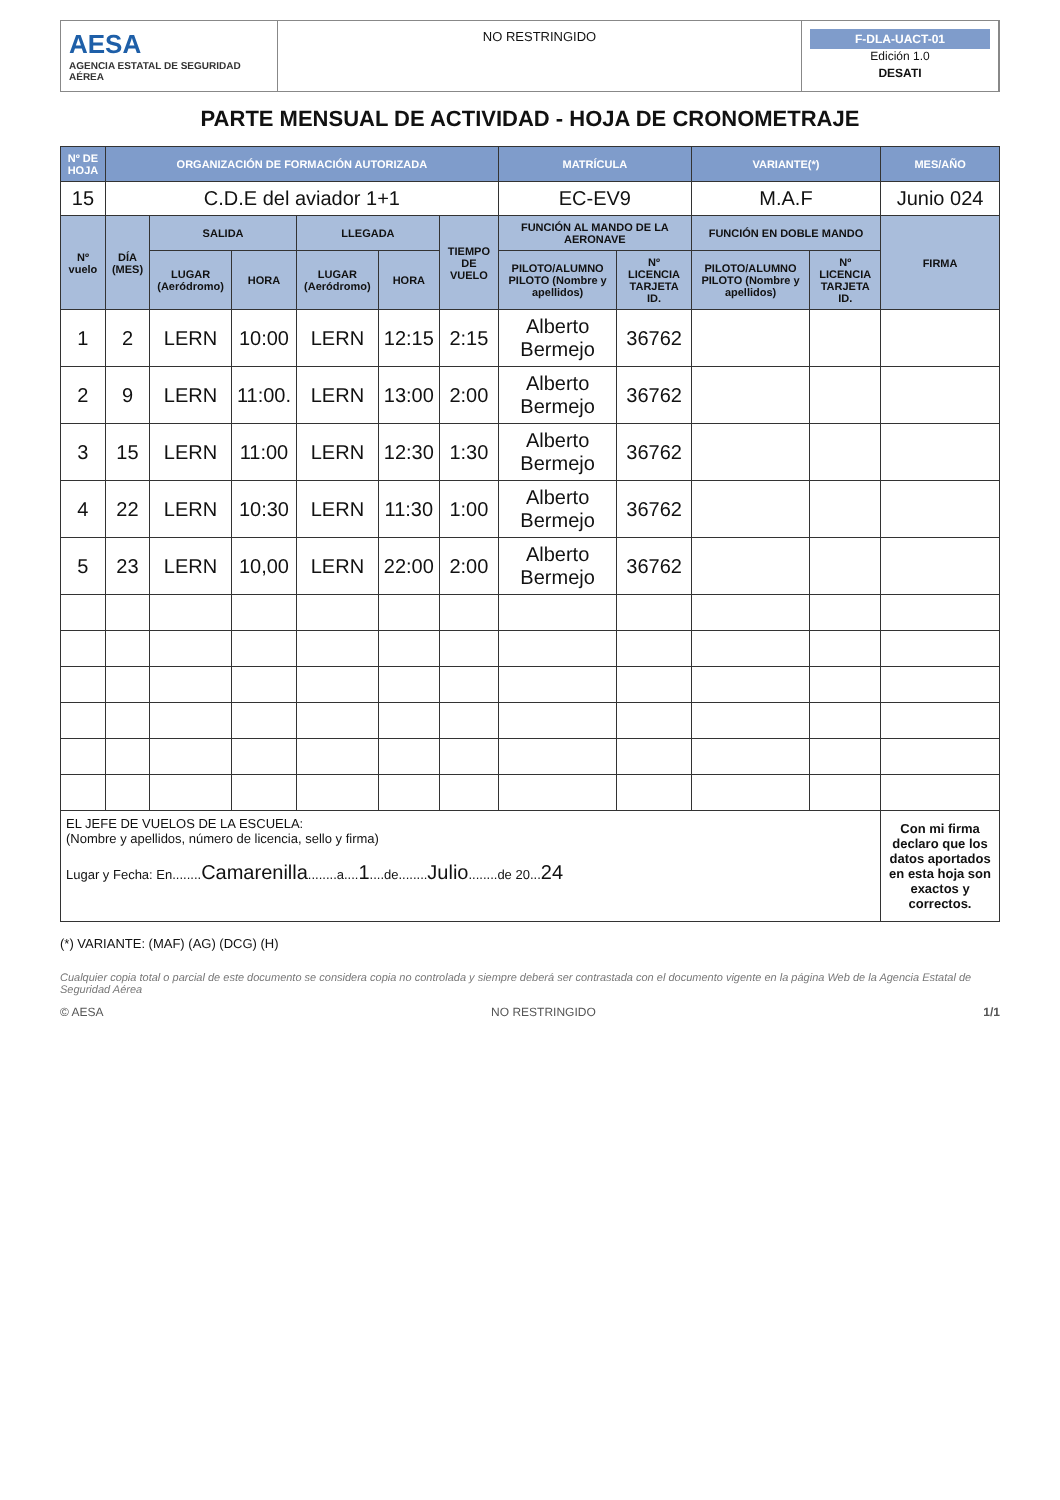AESA
AGENCIA ESTATAL DE SEGURIDAD AÉREA
NO RESTRINGIDO
F-DLA-UACT-01
Edición 1.0
DESATI
PARTE MENSUAL DE ACTIVIDAD - HOJA DE CRONOMETRAJE
| Nº DE HOJA | ORGANIZACIÓN DE FORMACIÓN AUTORIZADA | | | | | | MATRÍCULA | | VARIANTE(*) | | MES/AÑO |
| --- | --- | --- | --- | --- | --- | --- | --- | --- | --- | --- | --- |
| 15 | C.D.E del aviador 1+1 | | | | | | EC-EV9 | | M.A.F | | Junio 024 |
| Nº vuelo | DÍA (MES) | SALIDA | | LLEGADA | | TIEMPO DE VUELO | FUNCIÓN AL MANDO DE LA AERONAVE | | FUNCIÓN EN DOBLE MANDO | | FIRMA |
| | | LUGAR (Aeródromo) | HORA | LUGAR (Aeródromo) | HORA | | PILOTO/ALUMNO PILOTO (Nombre y apellidos) | Nº LICENCIA TARJETA ID. | PILOTO/ALUMNO PILOTO (Nombre y apellidos) | Nº LICENCIA TARJETA ID. | |
| 1 | 2 | LERN | 10:00 | LERN | 12:15 | 2:15 | Alberto Bermejo | 36762 | | | |
| 2 | 9 | LERN | 11:00. | LERN | 13:00 | 2:00 | Alberto Bermejo | 36762 | | | |
| 3 | 15 | LERN | 11:00 | LERN | 12:30 | 1:30 | Alberto Bermejo | 36762 | | | |
| 4 | 22 | LERN | 10:30 | LERN | 11:30 | 1:00 | Alberto Bermejo | 36762 | | | |
| 5 | 23 | LERN | 10,00 | LERN | 22:00 | 2:00 | Alberto Bermejo | 36762 | | | |
| EL JEFE DE VUELOS DE LA ESCUELA: (Nombre y apellidos, número de licencia, sello y firma) Lugar y Fecha: En........ Camarenilla ........a.... 1 ....de........ Julio ........de 20... 24 | | | | | | | | | | | Con mi firma declaro que los datos aportados en esta hoja son exactos y correctos. |
(*) VARIANTE: (MAF) (AG) (DCG) (H)
Cualquier copia total o parcial de este documento se considera copia no controlada y siempre deberá ser contrastada con el documento vigente en la página Web de la Agencia Estatal de Seguridad Aérea
© AESA NO RESTRINGIDO 1/1